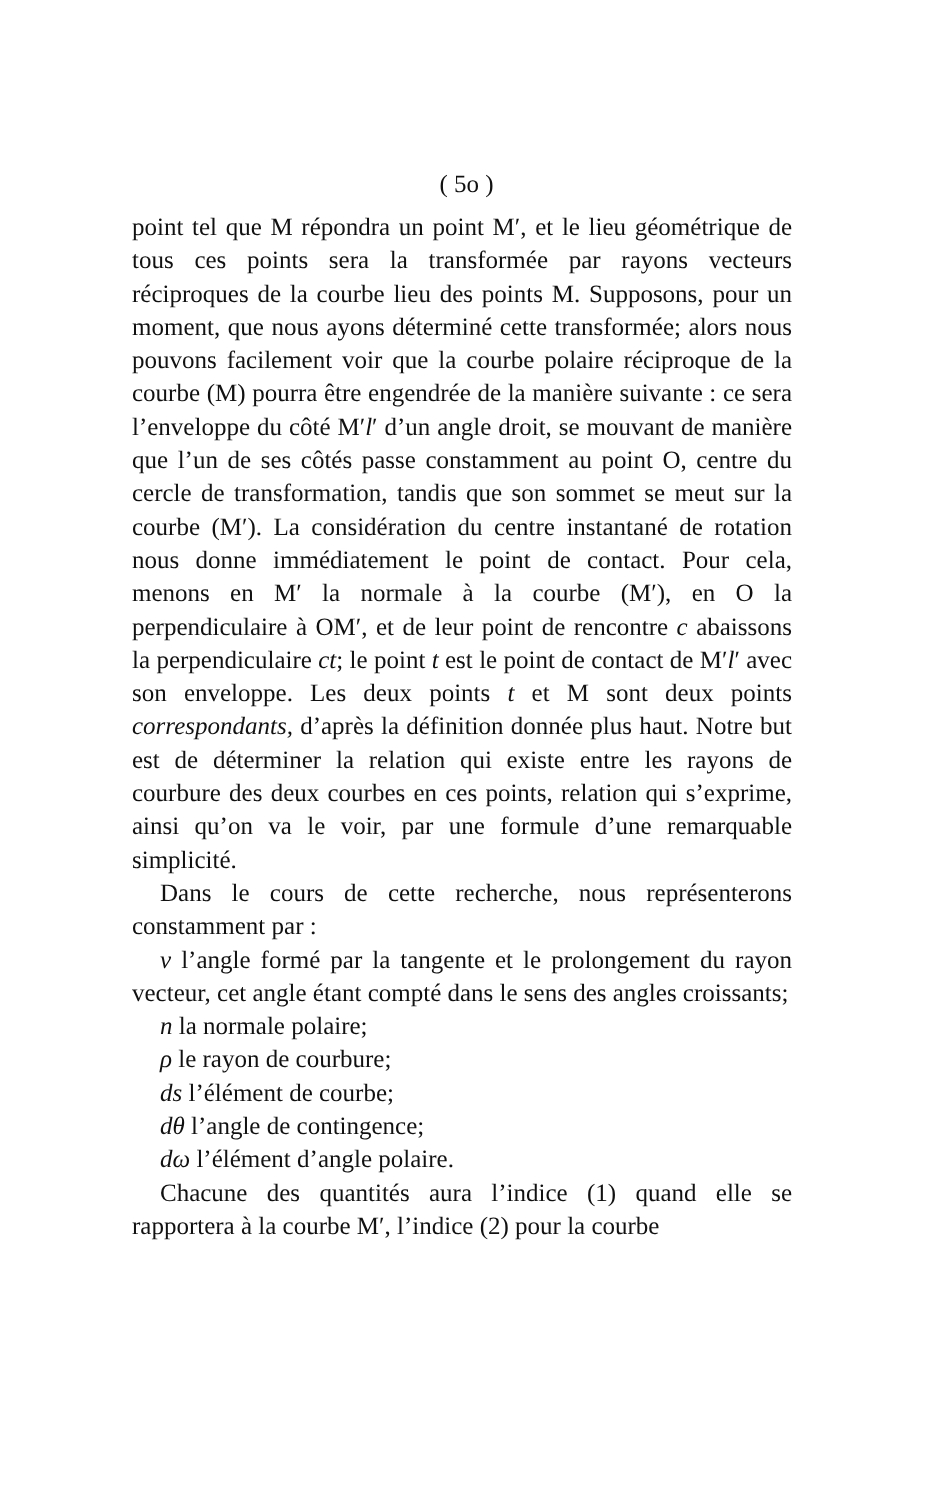( 5o )
point tel que M répondra un point M′, et le lieu géométrique de tous ces points sera la transformée par rayons vecteurs réciproques de la courbe lieu des points M. Supposons, pour un moment, que nous ayons déterminé cette transformée; alors nous pouvons facilement voir que la courbe polaire réciproque de la courbe (M) pourra être engendrée de la manière suivante : ce sera l’enveloppe du côté M′l′ d’un angle droit, se mouvant de manière que l’un de ses côtés passe constamment au point O, centre du cercle de transformation, tandis que son sommet se meut sur la courbe (M′). La considération du centre instantané de rotation nous donne immédiatement le point de contact. Pour cela, menons en M′ la normale à la courbe (M′), en O la perpendiculaire à OM′, et de leur point de rencontre c abaissons la perpendiculaire ct; le point t est le point de contact de M′l′ avec son enveloppe. Les deux points t et M sont deux points correspondants, d’après la définition donnée plus haut. Notre but est de déterminer la relation qui existe entre les rayons de courbure des deux courbes en ces points, relation qui s’exprime, ainsi qu’on va le voir, par une formule d’une remarquable simplicité.
Dans le cours de cette recherche, nous représenterons constamment par :
ν l’angle formé par la tangente et le prolongement du rayon vecteur, cet angle étant compté dans le sens des angles croissants;
n la normale polaire;
ρ le rayon de courbure;
ds l’élément de courbe;
dθ l’angle de contingence;
dω l’élément d’angle polaire.
Chacune des quantités aura l’indice (1) quand elle se rapportera à la courbe M′, l’indice (2) pour la courbe